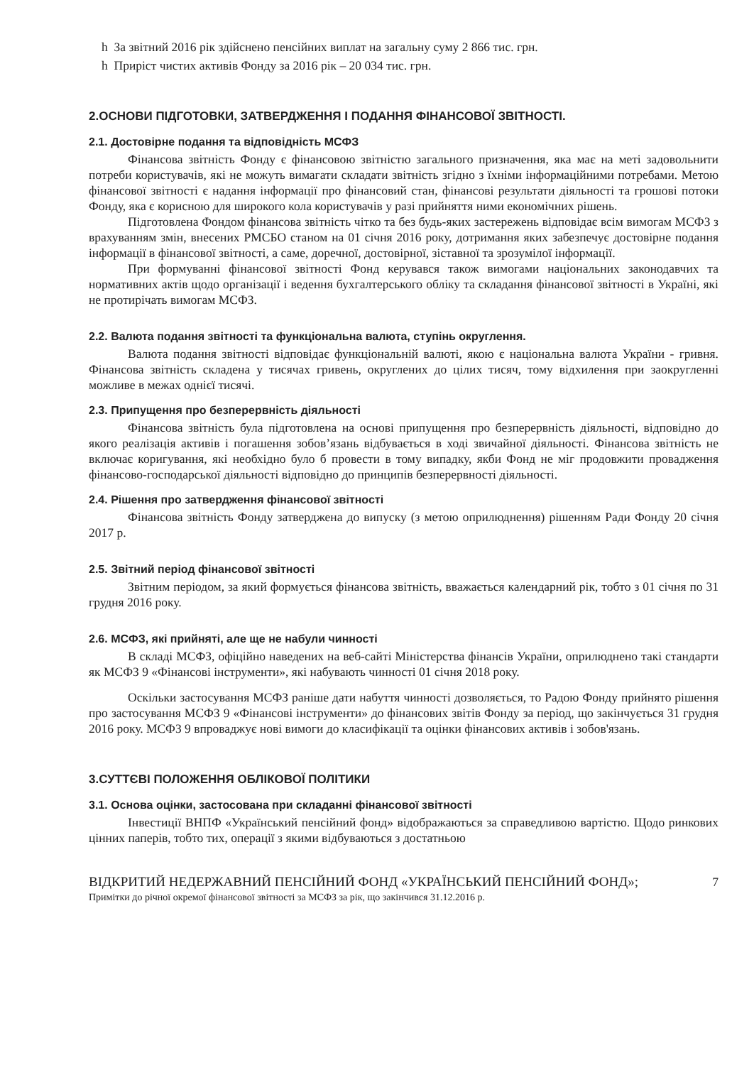h За звітний 2016 рік здійснено пенсійних виплат на загальну суму 2 866 тис. грн.
h Приріст чистих активів Фонду за 2016 рік – 20 034 тис. грн.
2.ОСНОВИ ПІДГОТОВКИ, ЗАТВЕРДЖЕННЯ І ПОДАННЯ ФІНАНСОВОЇ ЗВІТНОСТІ.
2.1. Достовірне подання та відповідність МСФЗ
Фінансова звітність Фонду є фінансовою звітністю загального призначення, яка має на меті задовольнити потреби користувачів, які не можуть вимагати складати звітність згідно з їхніми інформаційними потребами. Метою фінансової звітності є надання інформації про фінансовий стан, фінансові результати діяльності та грошові потоки Фонду, яка є корисною для широкого кола користувачів у разі прийняття ними економічних рішень.
Підготовлена Фондом фінансова звітність чітко та без будь-яких застережень відповідає всім вимогам МСФЗ з врахуванням змін, внесених РМСБО станом на 01 січня 2016 року, дотримання яких забезпечує достовірне подання інформації в фінансової звітності, а саме, доречної, достовірної, зіставної та зрозумілої інформації.
При формуванні фінансової звітності Фонд керувався також вимогами національних законодавчих та нормативних актів щодо організації і ведення бухгалтерського обліку та складання фінансової звітності в Україні, які не протирічать вимогам МСФЗ.
2.2. Валюта подання звітності та функціональна валюта, ступінь округлення.
Валюта подання звітності відповідає функціональній валюті, якою є національна валюта України - гривня. Фінансова звітність складена у тисячах гривень, округлених до цілих тисяч, тому відхилення при заокругленні можливе в межах однієї тисячі.
2.3. Припущення про безперервність діяльності
Фінансова звітність була підготовлена на основі припущення про безперервність діяльності, відповідно до якого реалізація активів і погашення зобов’язань відбувається в ході звичайної діяльності. Фінансова звітність не включає коригування, які необхідно було б провести в тому випадку, якби Фонд не міг продовжити провадження фінансово-господарської діяльності відповідно до принципів безперервності діяльності.
2.4. Рішення про затвердження фінансової звітності
Фінансова звітність Фонду затверджена до випуску (з метою оприлюднення) рішенням Ради Фонду 20 січня 2017 р.
2.5. Звітний період фінансової звітності
Звітним періодом, за який формується фінансова звітність, вважається календарний рік, тобто з 01 січня по 31 грудня 2016 року.
2.6. МСФЗ, які прийняті, але ще не набули чинності
В складі МСФЗ, офіційно наведених на веб-сайті Міністерства фінансів України, оприлюднено такі стандарти як МСФЗ 9 «Фінансові інструменти», які набувають чинності 01 січня 2018 року.
Оскільки застосування МСФЗ раніше дати набуття чинності дозволяється, то Радою Фонду прийнято рішення про застосування МСФЗ 9 «Фінансові інструменти» до фінансових звітів Фонду за період, що закінчується 31 грудня 2016 року. МСФЗ 9 впроваджує нові вимоги до класифікації та оцінки фінансових активів і зобов'язань.
3.СУТТЄВІ ПОЛОЖЕННЯ ОБЛІКОВОЇ ПОЛІТИКИ
3.1. Основа оцінки, застосована при складанні фінансової звітності
Інвестиції ВНПФ «Український пенсійний фонд» відображаються за справедливою вартістю. Щодо ринкових цінних паперів, тобто тих, операції з якими відбуваються з достатньою
7
ВІДКРИТИЙ НЕДЕРЖАВНИЙ ПЕНСІЙНИЙ ФОНД «УКРАЇНСЬКИЙ ПЕНСІЙНИЙ ФОНД»;
Примітки до річної окремої фінансової звітності за МСФЗ за рік, що закінчився 31.12.2016 р.